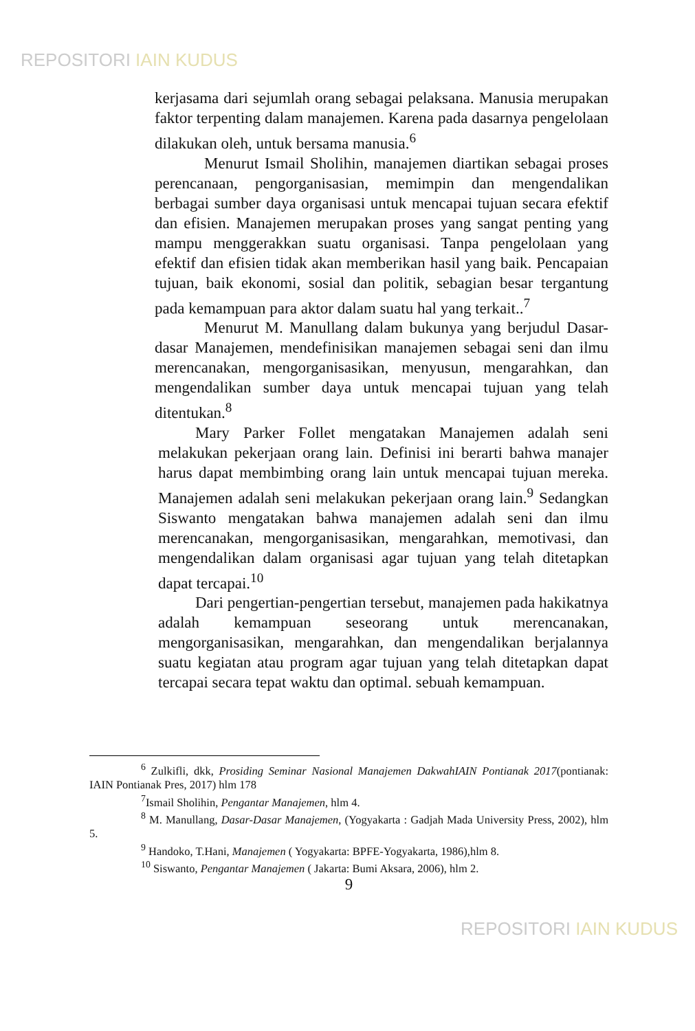REPOSITORI IAIN KUDUS
kerjasama dari sejumlah orang sebagai pelaksana. Manusia merupakan faktor terpenting dalam manajemen. Karena pada dasarnya pengelolaan dilakukan oleh, untuk bersama manusia.<sup>6</sup>
Menurut Ismail Sholihin, manajemen diartikan sebagai proses perencanaan, pengorganisasian, memimpin dan mengendalikan berbagai sumber daya organisasi untuk mencapai tujuan secara efektif dan efisien. Manajemen merupakan proses yang sangat penting yang mampu menggerakkan suatu organisasi. Tanpa pengelolaan yang efektif dan efisien tidak akan memberikan hasil yang baik. Pencapaian tujuan, baik ekonomi, sosial dan politik, sebagian besar tergantung pada kemampuan para aktor dalam suatu hal yang terkait..<sup>7</sup>
Menurut M. Manullang dalam bukunya yang berjudul Dasar-dasar Manajemen, mendefinisikan manajemen sebagai seni dan ilmu merencanakan, mengorganisasikan, menyusun, mengarahkan, dan mengendalikan sumber daya untuk mencapai tujuan yang telah ditentukan.<sup>8</sup>
Mary Parker Follet mengatakan Manajemen adalah seni melakukan pekerjaan orang lain. Definisi ini berarti bahwa manajer harus dapat membimbing orang lain untuk mencapai tujuan mereka. Manajemen adalah seni melakukan pekerjaan orang lain.<sup>9</sup> Sedangkan Siswanto mengatakan bahwa manajemen adalah seni dan ilmu merencanakan, mengorganisasikan, mengarahkan, memotivasi, dan mengendalikan dalam organisasi agar tujuan yang telah ditetapkan dapat tercapai.<sup>10</sup>
Dari pengertian-pengertian tersebut, manajemen pada hakikatnya adalah kemampuan seseorang untuk merencanakan, mengorganisasikan, mengarahkan, dan mengendalikan berjalannya suatu kegiatan atau program agar tujuan yang telah ditetapkan dapat tercapai secara tepat waktu dan optimal. sebuah kemampuan.
<sup>6</sup> Zulkifli, dkk, Prosiding Seminar Nasional Manajemen DakwahIAIN Pontianak 2017(pontianak: IAIN Pontianak Pres, 2017) hlm 178
<sup>7</sup> Ismail Sholihin, Pengantar Manajemen, hlm 4.
<sup>8</sup> M. Manullang, Dasar-Dasar Manajemen, (Yogyakarta : Gadjah Mada University Press, 2002), hlm 5.
<sup>9</sup> Handoko, T.Hani, Manajemen ( Yogyakarta: BPFE-Yogyakarta, 1986),hlm 8.
<sup>10</sup> Siswanto, Pengantar Manajemen ( Jakarta: Bumi Aksara, 2006), hlm 2.
9
REPOSITORI IAIN KUDUS